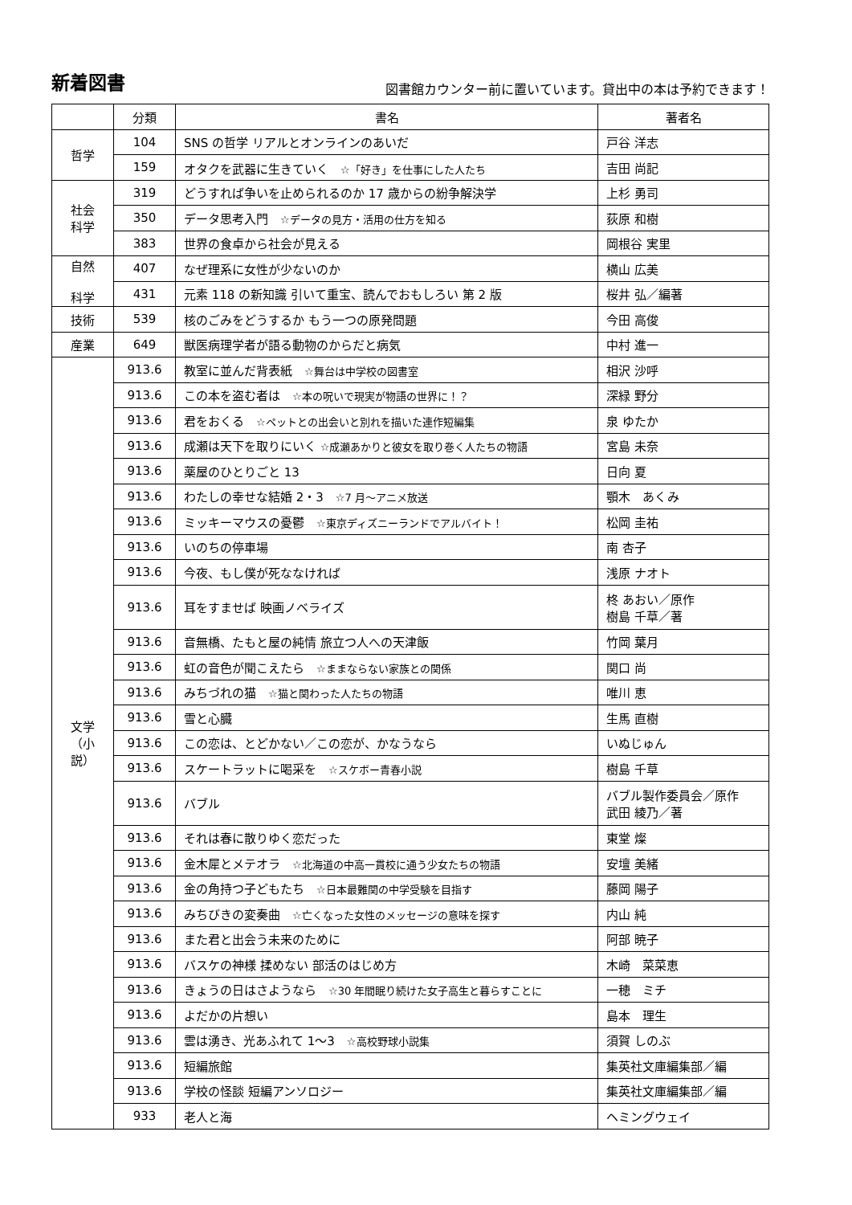新着図書
図書館カウンター前に置いています。貸出中の本は予約できます！
| | 分類 | 書名 | 著者名 |
| --- | --- | --- | --- |
| 哲学 | 104 | SNS の哲学 リアルとオンラインのあいだ | 戸谷 洋志 |
| | 159 | オタクを武器に生きていく ☆「好き」を仕事にした人たち | 吉田 尚記 |
| 社会 科学 | 319 | どうすれば争いを止められるのか 17 歳からの紛争解決学 | 上杉 勇司 |
| | 350 | データ思考入門 ☆データの見方・活用の仕方を知る | 荻原 和樹 |
| | 383 | 世界の食卓から社会が見える | 岡根谷 実里 |
| 自然 科学 | 407 | なぜ理系に女性が少ないのか | 横山 広美 |
| | 431 | 元素 118 の新知識 引いて重宝、読んでおもしろい 第 2 版 | 桜井 弘／編著 |
| 技術 | 539 | 核のごみをどうするか もう一つの原発問題 | 今田 高俊 |
| 産業 | 649 | 獣医病理学者が語る動物のからだと病気 | 中村 進一 |
| 文学 （小説） | 913.6 | 教室に並んだ背表紙 ☆舞台は中学校の図書室 | 相沢 沙呼 |
| | 913.6 | この本を盗む者は ☆本の呪いで現実が物語の世界に！？ | 深緑 野分 |
| | 913.6 | 君をおくる ☆ペットとの出会いと別れを描いた連作短編集 | 泉 ゆたか |
| | 913.6 | 成瀬は天下を取りにいく ☆成瀬あかりと彼女を取り巻く人たちの物語 | 宮島 未奈 |
| | 913.6 | 薬屋のひとりごと 13 | 日向 夏 |
| | 913.6 | わたしの幸せな結婚 2・3 ☆7 月～アニメ放送 | 顎木 あくみ |
| | 913.6 | ミッキーマウスの憂鬱 ☆東京ディズニーランドでアルバイト！ | 松岡 圭祐 |
| | 913.6 | いのちの停車場 | 南 杏子 |
| | 913.6 | 今夜、もし僕が死ななければ | 浅原 ナオト |
| | 913.6 | 耳をすませば 映画ノベライズ | 柊 あおい／原作 樹島 千草／著 |
| | 913.6 | 音無橋、たもと屋の純情 旅立つ人への天津飯 | 竹岡 葉月 |
| | 913.6 | 虹の音色が聞こえたら ☆ままならない家族との関係 | 関口 尚 |
| | 913.6 | みちづれの猫 ☆猫と関わった人たちの物語 | 唯川 恵 |
| | 913.6 | 雪と心臓 | 生馬 直樹 |
| | 913.6 | この恋は、とどかない／この恋が、かなうなら | いぬじゅん |
| | 913.6 | スケートラットに喝采を ☆スケボー青春小説 | 樹島 千草 |
| | 913.6 | バブル | バブル製作委員会／原作 武田 綾乃／著 |
| | 913.6 | それは春に散りゆく恋だった | 東堂 燦 |
| | 913.6 | 金木犀とメテオラ ☆北海道の中高一貫校に通う少女たちの物語 | 安壇 美緒 |
| | 913.6 | 金の角持つ子どもたち ☆日本最難関の中学受験を目指す | 藤岡 陽子 |
| | 913.6 | みちびきの変奏曲 ☆亡くなった女性のメッセージの意味を探す | 内山 純 |
| | 913.6 | また君と出会う未来のために | 阿部 暁子 |
| | 913.6 | バスケの神様 揉めない 部活のはじめ方 | 木崎 菜菜恵 |
| | 913.6 | きょうの日はさようなら ☆30 年間眠り続けた女子高生と暮らすことに | 一穂 ミチ |
| | 913.6 | よだかの片想い | 島本 理生 |
| | 913.6 | 雲は湧き、光あふれて 1～3 ☆高校野球小説集 | 須賀 しのぶ |
| | 913.6 | 短編旅館 | 集英社文庫編集部／編 |
| | 913.6 | 学校の怪談 短編アンソロジー | 集英社文庫編集部／編 |
| | 933 | 老人と海 | ヘミングウェイ |